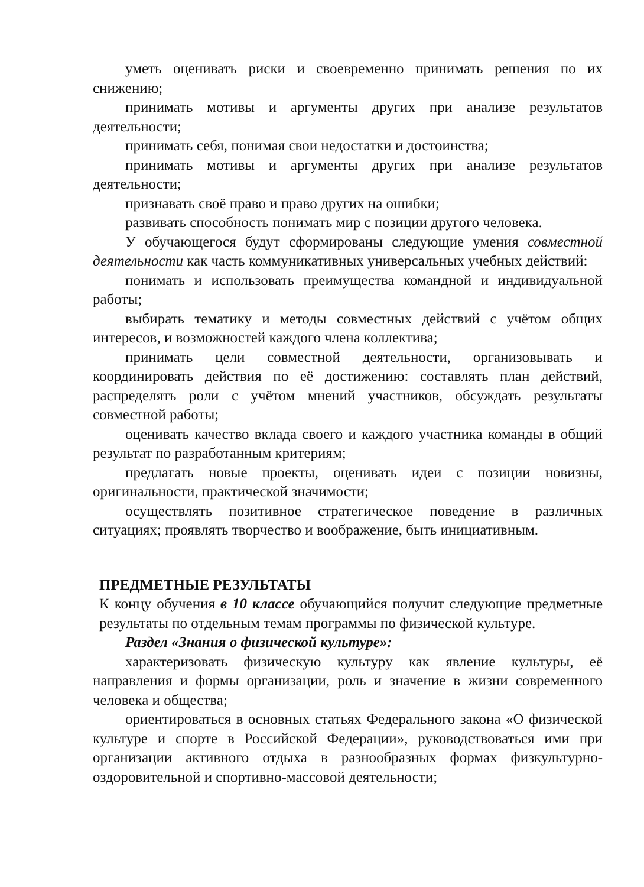уметь оценивать риски и своевременно принимать решения по их снижению;
принимать мотивы и аргументы других при анализе результатов деятельности;
принимать себя, понимая свои недостатки и достоинства;
принимать мотивы и аргументы других при анализе результатов деятельности;
признавать своё право и право других на ошибки;
развивать способность понимать мир с позиции другого человека.
У обучающегося будут сформированы следующие умения совместной деятельности как часть коммуникативных универсальных учебных действий:
понимать и использовать преимущества командной и индивидуальной работы;
выбирать тематику и методы совместных действий с учётом общих интересов, и возможностей каждого члена коллектива;
принимать цели совместной деятельности, организовывать и координировать действия по её достижению: составлять план действий, распределять роли с учётом мнений участников, обсуждать результаты совместной работы;
оценивать качество вклада своего и каждого участника команды в общий результат по разработанным критериям;
предлагать новые проекты, оценивать идеи с позиции новизны, оригинальности, практической значимости;
осуществлять позитивное стратегическое поведение в различных ситуациях; проявлять творчество и воображение, быть инициативным.
ПРЕДМЕТНЫЕ РЕЗУЛЬТАТЫ
К концу обучения в 10 классе обучающийся получит следующие предметные результаты по отдельным темам программы по физической культуре.
Раздел «Знания о физической культуре»:
характеризовать физическую культуру как явление культуры, её направления и формы организации, роль и значение в жизни современного человека и общества;
ориентироваться в основных статьях Федерального закона «О физической культуре и спорте в Российской Федерации», руководствоваться ими при организации активного отдыха в разнообразных формах физкультурно-оздоровительной и спортивно-массовой деятельности;